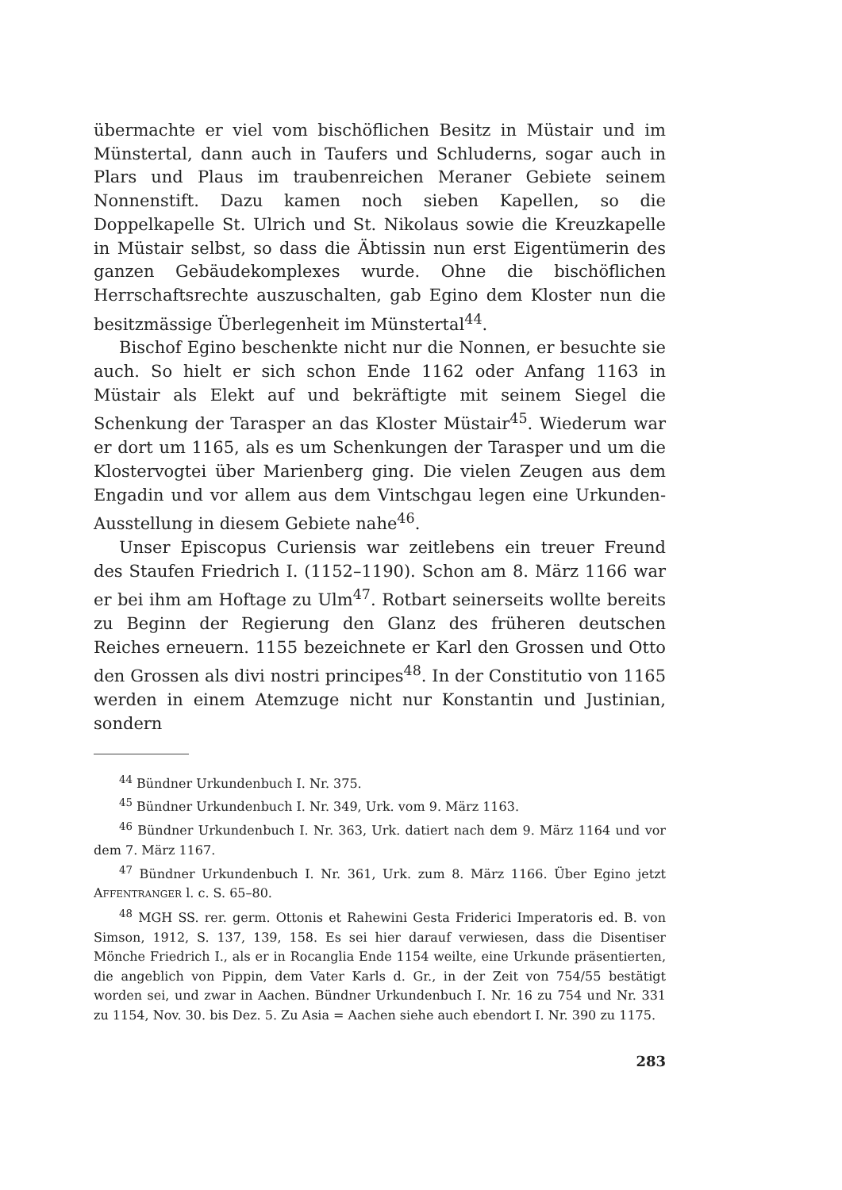übermachte er viel vom bischöflichen Besitz in Müstair und im Münstertal, dann auch in Taufers und Schluderns, sogar auch in Plars und Plaus im traubenreichen Meraner Gebiete seinem Nonnenstift. Dazu kamen noch sieben Kapellen, so die Doppelkapelle St. Ulrich und St. Nikolaus sowie die Kreuzkapelle in Müstair selbst, so dass die Äbtissin nun erst Eigentümerin des ganzen Gebäudekomplexes wurde. Ohne die bischöflichen Herrschaftsrechte auszuschalten, gab Egino dem Kloster nun die besitzmässige Überlegenheit im Münstertal<sup>44</sup>.
Bischof Egino beschenkte nicht nur die Nonnen, er besuchte sie auch. So hielt er sich schon Ende 1162 oder Anfang 1163 in Müstair als Elekt auf und bekräftigte mit seinem Siegel die Schenkung der Tarasper an das Kloster Müstair<sup>45</sup>. Wiederum war er dort um 1165, als es um Schenkungen der Tarasper und um die Klostervogtei über Marienberg ging. Die vielen Zeugen aus dem Engadin und vor allem aus dem Vintschgau legen eine Urkunden-Ausstellung in diesem Gebiete nahe<sup>46</sup>.
Unser Episcopus Curiensis war zeitlebens ein treuer Freund des Staufen Friedrich I. (1152–1190). Schon am 8. März 1166 war er bei ihm am Hoftage zu Ulm<sup>47</sup>. Rotbart seinerseits wollte bereits zu Beginn der Regierung den Glanz des früheren deutschen Reiches erneuern. 1155 bezeichnete er Karl den Grossen und Otto den Grossen als divi nostri principes<sup>48</sup>. In der Constitutio von 1165 werden in einem Atemzuge nicht nur Konstantin und Justinian, sondern
<sup>44</sup> Bündner Urkundenbuch I. Nr. 375.
<sup>45</sup> Bündner Urkundenbuch I. Nr. 349, Urk. vom 9. März 1163.
<sup>46</sup> Bündner Urkundenbuch I. Nr. 363, Urk. datiert nach dem 9. März 1164 und vor dem 7. März 1167.
<sup>47</sup> Bündner Urkundenbuch I. Nr. 361, Urk. zum 8. März 1166. Über Egino jetzt AFFENTRANGER l. c. S. 65–80.
<sup>48</sup> MGH SS. rer. germ. Ottonis et Rahewini Gesta Friderici Imperatoris ed. B. von Simson, 1912, S. 137, 139, 158. Es sei hier darauf verwiesen, dass die Disentiser Mönche Friedrich I., als er in Rocanglia Ende 1154 weilte, eine Urkunde präsentierten, die angeblich von Pippin, dem Vater Karls d. Gr., in der Zeit von 754/55 bestätigt worden sei, und zwar in Aachen. Bündner Urkundenbuch I. Nr. 16 zu 754 und Nr. 331 zu 1154, Nov. 30. bis Dez. 5. Zu Asia = Aachen siehe auch ebendort I. Nr. 390 zu 1175.
283